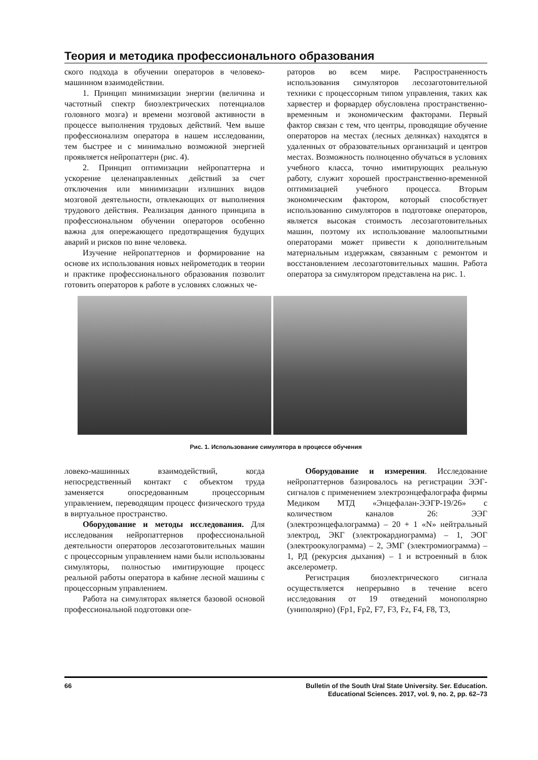Теория и методика профессионального образования
ского подхода в обучении операторов в человеко-машинном взаимодействии.
1. Принцип минимизации энергии (величина и частотный спектр биоэлектрических потенциалов головного мозга) и времени мозговой активности в процессе выполнения трудовых действий. Чем выше профессионализм оператора в нашем исследовании, тем быстрее и с минимально возможной энергией проявляется нейропаттерн (рис. 4).
2. Принцип оптимизации нейропаттерна и ускорение целенаправленных действий за счет отключения или минимизации излишних видов мозговой деятельности, отвлекающих от выполнения трудового действия. Реализация данного принципа в профессиональном обучении операторов особенно важна для опережающего предотвращения будущих аварий и рисков по вине человека.
Изучение нейропаттернов и формирование на основе их использования новых нейрометодик в теории и практике профессионального образования позволит готовить операторов к работе в условиях сложных че-
раторов во всем мире. Распространенность использования симуляторов лесозаготовительной техники с процессорным типом управления, таких как харвестер и форвардер обусловлена пространственно-временным и экономическим факторами. Первый фактор связан с тем, что центры, проводящие обучение операторов на местах (лесных делянках) находятся в удаленных от образовательных организаций и центров местах. Возможность полноценно обучаться в условиях учебного класса, точно имитирующих реальную работу, служит хорошей пространственно-временной оптимизацией учебного процесса. Вторым экономическим фактором, который способствует использованию симуляторов в подготовке операторов, является высокая стоимость лесозаготовительных машин, поэтому их использование малоопытными операторами может привести к дополнительным материальным издержкам, связанным с ремонтом и восстановлением лесозаготовительных машин. Работа оператора за симулятором представлена на рис. 1.
Рис. 1. Использование симулятора в процессе обучения
ловеко-машинных взаимодействий, когда непосредственный контакт с объектом труда заменяется опосредованным процессорным управлением, переводящим процесс физического труда в виртуальное пространство.
Оборудование и методы исследования. Для исследования нейропаттернов профессиональной деятельности операторов лесозаготовительных машин с процессорным управлением нами были использованы симуляторы, полностью имитирующие процесс реальной работы оператора в кабине лесной машины с процессорным управлением.
Работа на симуляторах является базовой основой профессиональной подготовки опе-
Оборудование и измерения. Исследование нейропаттернов базировалось на регистрации ЭЭГ-сигналов с применением электроэнцефалографа фирмы Медиком МТД «Энцефалан-ЭЭГР-19/26» с количеством каналов 26: ЭЭГ (электроэнцефалограмма) – 20 + 1 «N» нейтральный электрод, ЭКГ (электрокардиограмма) – 1, ЭОГ (электроокулограмма) – 2, ЭМГ (электромиограмма) – 1, РД (рекурсия дыхания) – 1 и встроенный в блок акселерометр.
Регистрация биоэлектрического сигнала осуществляется непрерывно в течение всего исследования от 19 отведений монополярно (униполярно) (Fp1, Fp2, F7, F3, Fz, F4, F8, T3,
66 Bulletin of the South Ural State University. Ser. Education.
Educational Sciences. 2017, vol. 9, no. 2, pp. 62–73